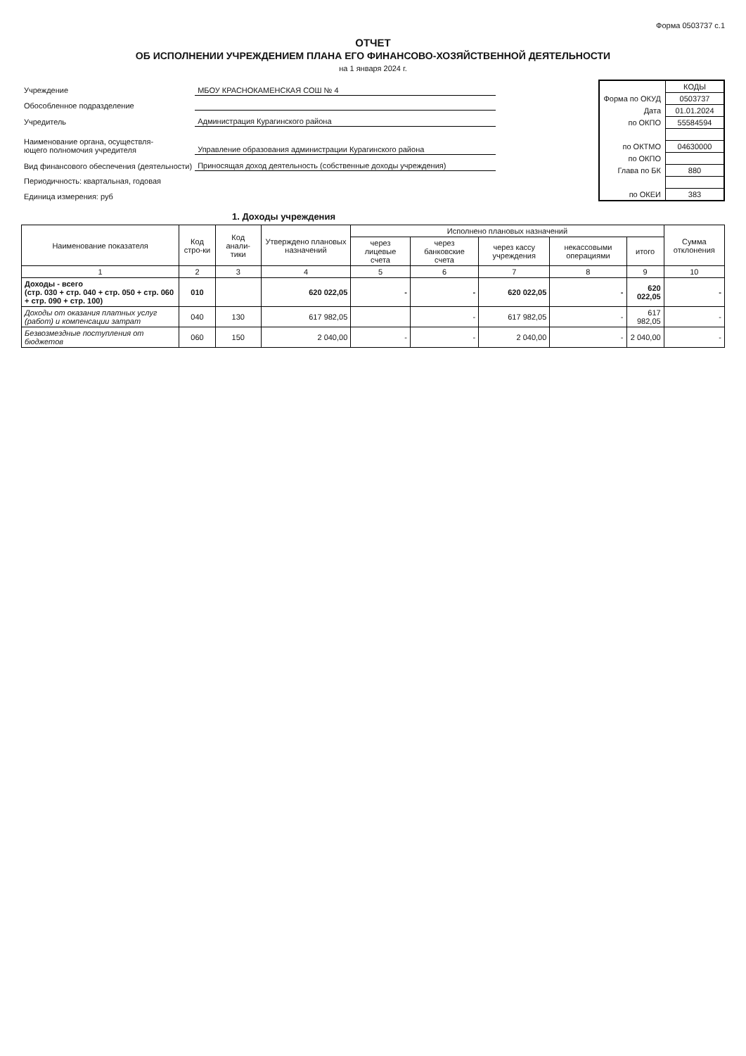Форма 0503737 с.1
ОТЧЕТ
ОБ ИСПОЛНЕНИИ УЧРЕЖДЕНИЕМ ПЛАНА ЕГО ФИНАНСОВО-ХОЗЯЙСТВЕННОЙ ДЕЯТЕЛЬНОСТИ
на 1 января 2024 г.
| Учреждение | МБОУ КРАСНОКАМЕНСКАЯ СОШ № 4 |
| Обособленное подразделение | |
| Учредитель | Администрация Курагинского района |
| Наименование органа, осуществля- ющего полномочия учредителя | Управление образования администрации Курагинского района |
| Вид финансового обеспечения (деятельности) | Приносящая доход деятельность (собственные доходы учреждения) |
| Периодичность: квартальная, годовая | |
| Единица измерения: руб | |
| | КОДЫ |
| Форма по ОКУД | 0503737 |
| Дата | 01.01.2024 |
| по ОКПО | 55584594 |
| по ОКТМО | 04630000 |
| по ОКПО | |
| Глава по БК | 880 |
| по ОКЕИ | 383 |
1. Доходы учреждения
| Наименование показателя | Код стро-ки | Код анали-тики | Утверждено плановых назначений | Исполнено плановых назначений | | | | | Сумма отклонения |
| --- | --- | --- | --- | --- | --- | --- | --- | --- | --- |
| | | | | через лицевые счета | через банковские счета | через кассу учреждения | некассовыми операциями | итого | |
| 1 | 2 | 3 | 4 | 5 | 6 | 7 | 8 | 9 | 10 |
| Доходы - всего (стр. 030 + стр. 040 + стр. 050 + стр. 060 + стр. 090 + стр. 100) | 010 | | 620 022,05 | - | - | 620 022,05 | - | 620 022,05 | - |
| Доходы от оказания платных услуг (работ) и компенсации затрат | 040 | 130 | 617 982,05 | | - | 617 982,05 | - | 617 982,05 | - |
| Безвозмездные поступления от бюджетов | 060 | 150 | 2 040,00 | - | - | 2 040,00 | - | 2 040,00 | - |